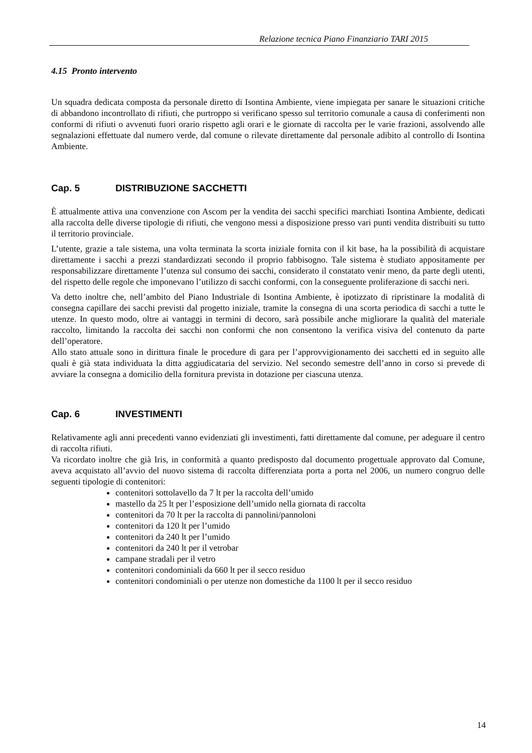Relazione tecnica Piano Finanziario TARI 2015
4.15 Pronto intervento
Un squadra dedicata composta da personale diretto di Isontina Ambiente, viene impiegata per sanare le situazioni critiche di abbandono incontrollato di rifiuti, che purtroppo si verificano spesso sul territorio comunale a causa di conferimenti non conformi di rifiuti o avvenuti fuori orario rispetto agli orari e le giornate di raccolta per le varie frazioni, assolvendo alle segnalazioni effettuate dal numero verde, dal comune o rilevate direttamente dal personale adibito al controllo di Isontina Ambiente.
Cap. 5 DISTRIBUZIONE SACCHETTI
È attualmente attiva una convenzione con Ascom per la vendita dei sacchi specifici marchiati Isontina Ambiente, dedicati alla raccolta delle diverse tipologie di rifiuti, che vengono messi a disposizione presso vari punti vendita distribuiti su tutto il territorio provinciale.
L’utente, grazie a tale sistema, una volta terminata la scorta iniziale fornita con il kit base, ha la possibilità di acquistare direttamente i sacchi a prezzi standardizzati secondo il proprio fabbisogno. Tale sistema è studiato appositamente per responsabilizzare direttamente l’utenza sul consumo dei sacchi, considerato il constatato venir meno, da parte degli utenti, del rispetto delle regole che imponevano l’utilizzo di sacchi conformi, con la conseguente proliferazione di sacchi neri.
Va detto inoltre che, nell’ambito del Piano Industriale di Isontina Ambiente, è ipotizzato di ripristinare la modalità di consegna capillare dei sacchi previsti dal progetto iniziale, tramite la consegna di una scorta periodica di sacchi a tutte le utenze. In questo modo, oltre ai vantaggi in termini di decoro, sarà possibile anche migliorare la qualità del materiale raccolto, limitando la raccolta dei sacchi non conformi che non consentono la verifica visiva del contenuto da parte dell’operatore.
Allo stato attuale sono in dirittura finale le procedure di gara per l’approvvigionamento dei sacchetti ed in seguito alle quali è già stata individuata la ditta aggiudicataria del servizio. Nel secondo semestre dell’anno in corso si prevede di avviare la consegna a domicilio della fornitura prevista in dotazione per ciascuna utenza.
Cap. 6 INVESTIMENTI
Relativamente agli anni precedenti vanno evidenziati gli investimenti, fatti direttamente dal comune, per adeguare il centro di raccolta rifiuti.
Va ricordato inoltre che già Iris, in conformità a quanto predisposto dal documento progettuale approvato dal Comune, aveva acquistato all’avvio del nuovo sistema di raccolta differenziata porta a porta nel 2006, un numero congruo delle seguenti tipologie di contenitori:
contenitori sottolavello da 7 lt per la raccolta dell’umido
mastello da 25 lt per l’esposizione dell’umido nella giornata di raccolta
contenitori da 70 lt per la raccolta di pannolini/pannoloni
contenitori da 120 lt per l’umido
contenitori da 240 lt per l’umido
contenitori da 240 lt per il vetrobar
campane stradali per il vetro
contenitori condominiali da 660 lt per il secco residuo
contenitori condominiali o per utenze non domestiche da 1100 lt per il secco residuo
14